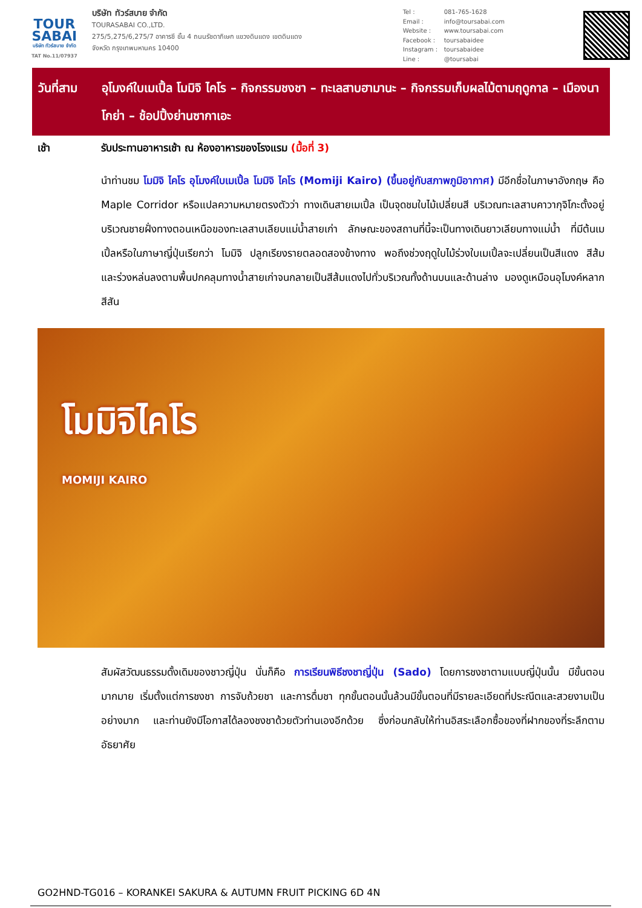TOUR
SABAI
บริษัท ทัวร์สบาย จำกัด
TAT No.11/07937
บริษัท ทัวร์สบาย จำกัด
TOURASABAI CO.,LTD.
275/5,275/6,275/7 อาคารซี ชั้น 4 ถนนรัชดาภิเษก แขวงดินแดง เขตดินแดง
จังหวัด กรุงเทพมหานคร 10400
Tel : 081-765-1628
Email : info@toursabai.com
Website : www.toursabai.com
Facebook : toursabaidee
Instagram : toursabaidee
Line : @toursabai
วันที่สาม
อุโมงค์ใบเมเปิ้ล โมมิจิ ไคโร – กิจกรรมชงชา – ทะเลสาบฮามานะ – กิจกรรมเก็บผลไม้ตามฤดูกาล – เมืองนาโกย่า – ช้อปปิ้งย่านซากาเอะ
เช้า รับประทานอาหารเช้า ณ ห้องอาหารของโรงแรม (มื้อที่ 3)
นำท่านชม โมมิจิ ไคโร อุโมงค์ใบเมเปิ้ล โมมิจิ ไคโร (Momiji Kairo) (ขึ้นอยู่กับสภาพภูมิอากาศ) มีอีกชื่อในภาษาอังกฤษ คือ Maple Corridor หรือแปลความหมายตรงตัวว่า ทางเดินสายเมเปิ้ล เป็นจุดชมใบไม้เปลี่ยนสี บริเวณทะเลสาบคาวากุจิโกะตั้งอยู่บริเวณชายฝั่งทางตอนเหนือของทะเลสาบเลียบแม่น้ำสายเก่า ลักษณะของสถานที่นี้จะเป็นทางเดินยาวเลียบทางแม่น้ำ ที่มีต้นเมเปิ้ลหรือในภาษาญี่ปุ่นเรียกว่า โมมิจิ ปลูกเรียงรายตลอดสองข้างทาง พอถึงช่วงฤดูใบไม้ร่วงใบเมเปิ้ลจะเปลี่ยนเป็นสีแดง สีส้ม และร่วงหล่นลงตามพื้นปกคลุมทางน้ำสายเก่าจนกลายเป็นสีส้มแดงไปทั่วบริเวณทั้งด้านบนและด้านล่าง มองดูเหมือนอุโมงค์หลากสีสัน
โมมิจิไคโร
MOMIJI KAIRO
สัมผัสวัฒนธรรมดั้งเดิมของชาวญี่ปุ่น นั่นก็คือ การเรียนพิธีชงชาญี่ปุ่น (Sado) โดยการชงชาตามแบบญี่ปุ่นนั้น มีขั้นตอนมากมาย เริ่มตั้งแต่การชงชา การจับถ้วยชา และการดื่มชา ทุกขั้นตอนนั้นล้วนมีขั้นตอนที่มีรายละเอียดที่ประณีตและสวยงามเป็นอย่างมาก และท่านยังมีโอกาสได้ลองชงชาด้วยตัวท่านเองอีกด้วย ซึ่งก่อนกลับให้ท่านอิสระเลือกซื้อของที่ฝากของที่ระลึกตามอัธยาศัย
GO2HND-TG016 – KORANKEI SAKURA & AUTUMN FRUIT PICKING 6D 4N